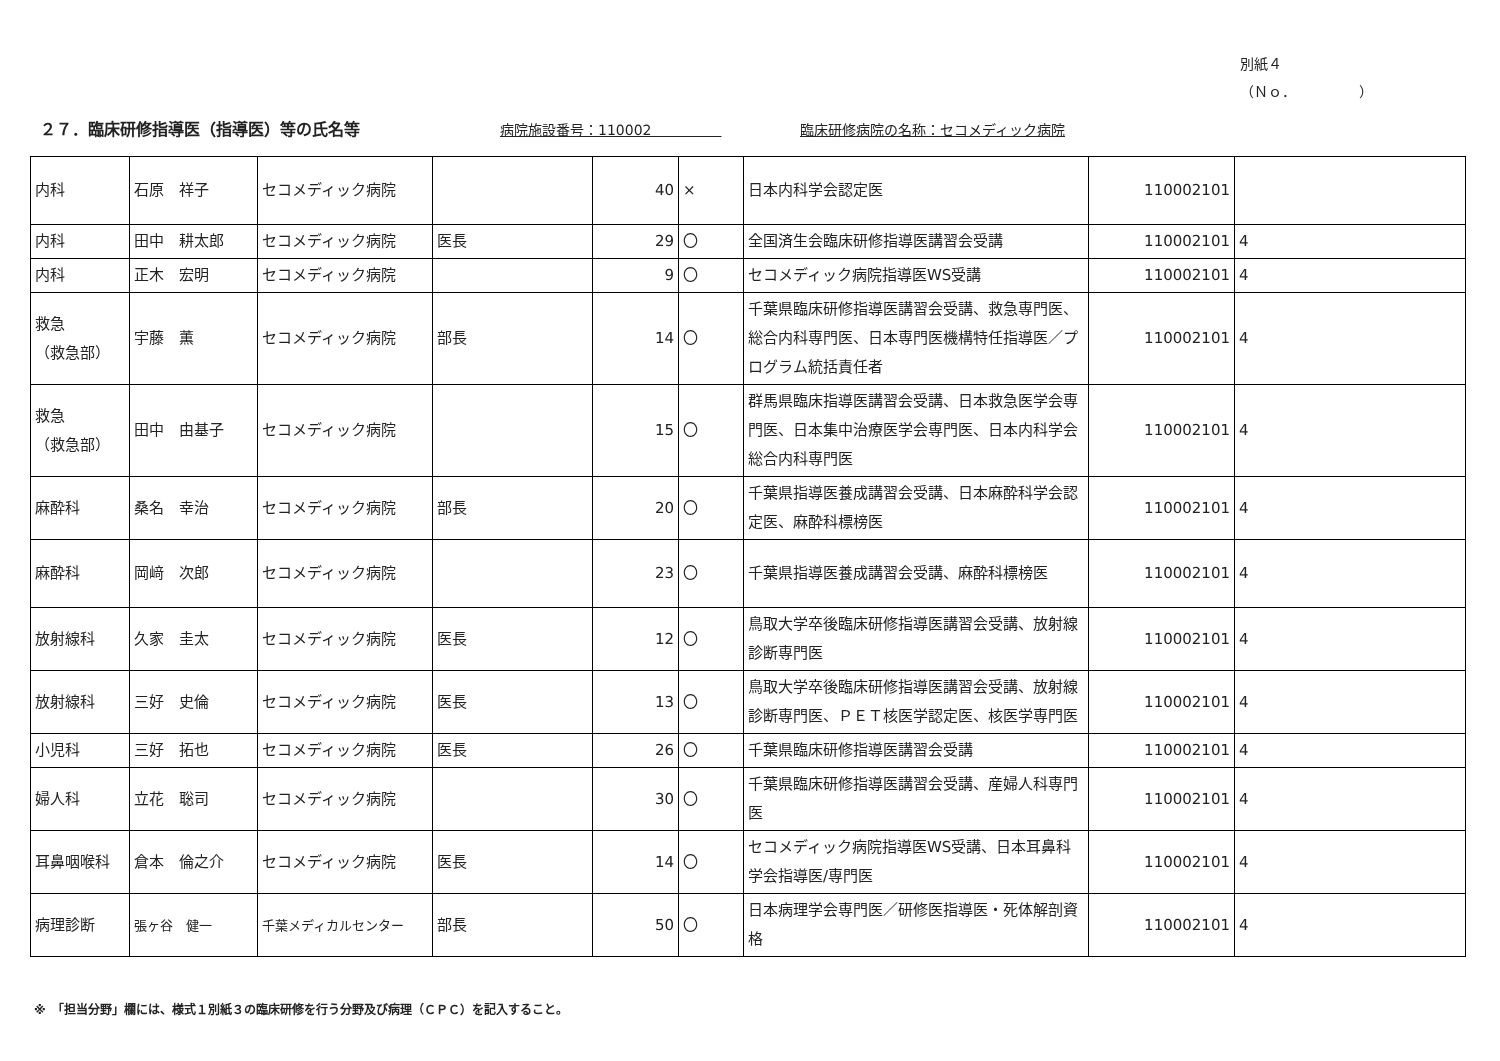別紙４
（Ｎｏ．　　　　　）
２７．臨床研修指導医（指導医）等の氏名等 病院施設番号：110002　　　　　臨床研修病院の名称：セコメディック病院
| 内科 | 石原 祥子 | セコメディック病院 | | 40 | × | 日本内科学会認定医 | 110002101 | |
| 内科 | 田中 耕太郎 | セコメディック病院 | 医長 | 29 | 〇 | 全国済生会臨床研修指導医講習会受講 | 110002101 | 4 |
| 内科 | 正木 宏明 | セコメディック病院 | | 9 | 〇 | セコメディック病院指導医WS受講 | 110002101 | 4 |
| 救急 （救急部） | 宇藤 薫 | セコメディック病院 | 部長 | 14 | 〇 | 千葉県臨床研修指導医講習会受講、救急専門医、総合内科専門医、日本専門医機構特任指導医／プログラム統括責任者 | 110002101 | 4 |
| 救急 （救急部） | 田中 由基子 | セコメディック病院 | | 15 | 〇 | 群馬県臨床指導医講習会受講、日本救急医学会専門医、日本集中治療医学会専門医、日本内科学会総合内科専門医 | 110002101 | 4 |
| 麻酔科 | 桑名 幸治 | セコメディック病院 | 部長 | 20 | 〇 | 千葉県指導医養成講習会受講、日本麻酔科学会認定医、麻酔科標榜医 | 110002101 | 4 |
| 麻酔科 | 岡﨑 次郎 | セコメディック病院 | | 23 | 〇 | 千葉県指導医養成講習会受講、麻酔科標榜医 | 110002101 | 4 |
| 放射線科 | 久家 圭太 | セコメディック病院 | 医長 | 12 | 〇 | 鳥取大学卒後臨床研修指導医講習会受講、放射線診断専門医 | 110002101 | 4 |
| 放射線科 | 三好 史倫 | セコメディック病院 | 医長 | 13 | 〇 | 鳥取大学卒後臨床研修指導医講習会受講、放射線診断専門医、ＰＥＴ核医学認定医、核医学専門医 | 110002101 | 4 |
| 小児科 | 三好 拓也 | セコメディック病院 | 医長 | 26 | 〇 | 千葉県臨床研修指導医講習会受講 | 110002101 | 4 |
| 婦人科 | 立花 聡司 | セコメディック病院 | | 30 | 〇 | 千葉県臨床研修指導医講習会受講、産婦人科専門医 | 110002101 | 4 |
| 耳鼻咽喉科 | 倉本 倫之介 | セコメディック病院 | 医長 | 14 | 〇 | セコメディック病院指導医WS受講、日本耳鼻科学会指導医/専門医 | 110002101 | 4 |
| 病理診断 | 張ヶ谷 健一 | 千葉メディカルセンター | 部長 | 50 | 〇 | 日本病理学会専門医／研修医指導医・死体解剖資格 | 110002101 | 4 |
※　「担当分野」欄には、様式１別紙３の臨床研修を行う分野及び病理（ＣＰＣ）を記入すること。